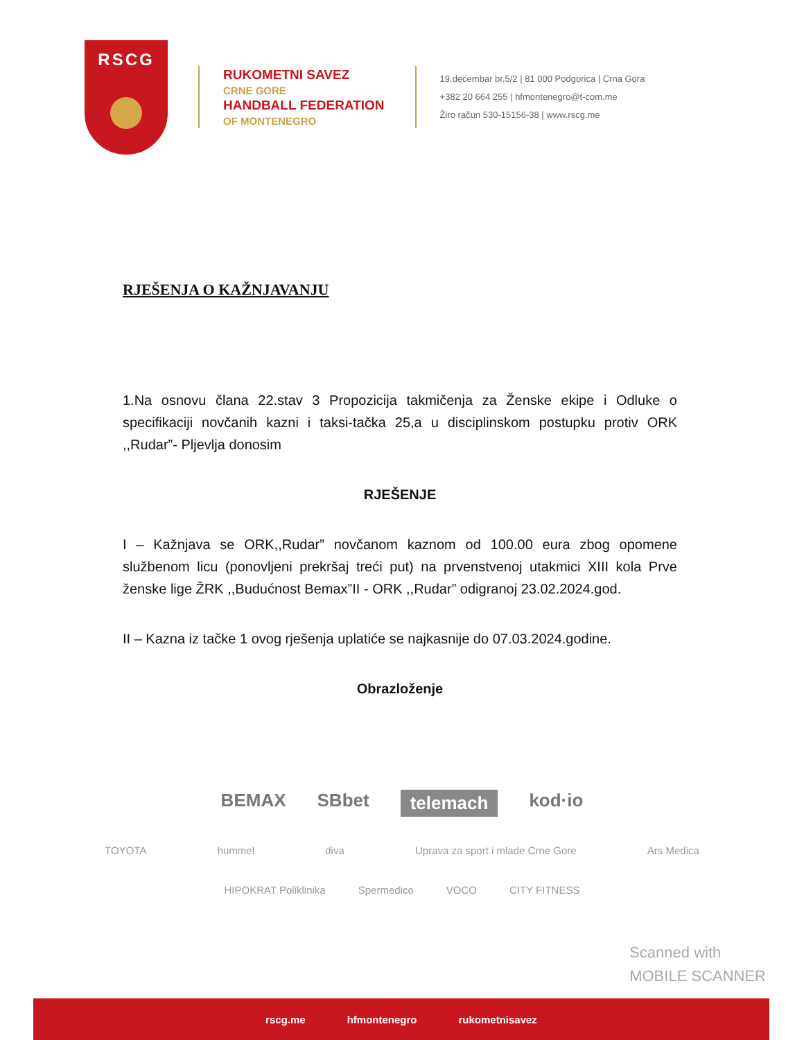RSCG
RUKOMETNI SAVEZ
CRNE GORE
HANDBALL FEDERATION
OF MONTENEGRO
19.decembar br.5/2 | 81 000 Podgorica | Crna Gora
+382 20 664 255 | hfmontenegro@t-com.me
Žiro račun 530-15156-38 | www.rscg.me
RJEŠENJA O KAŽNJAVANJU
1.Na osnovu člana 22.stav 3 Propozicija takmičenja za Ženske ekipe i Odluke o specifikaciji novčanih kazni i taksi-tačka 25,a u disciplinskom postupku protiv ORK ,,Rudar”- Pljevlja donosim
RJEŠENJE
I – Kažnjava se ORK,,Rudar” novčanom kaznom od 100.00 eura zbog opomene službenom licu (ponovljeni prekršaj treći put) na prvenstvenoj utakmici XIII kola Prve ženske lige ŽRK ,,Budućnost Bemax”II - ORK ,,Rudar” odigranoj 23.02.2024.god.
II – Kazna iz tačke 1 ovog rješenja uplatiće se najkasnije do 07.03.2024.godine.
Obrazloženje
BEMAX SBbet telemach kod·io
TOYOTA hummel diva Uprava za sport i mlade Crne Gore Ars Medica
HIPOKRAT Poliklinika Spermedico VOCO CITY FITNESS
Scanned with
MOBILE SCANNER
rscg.me hfmontenegro rukometnisavez